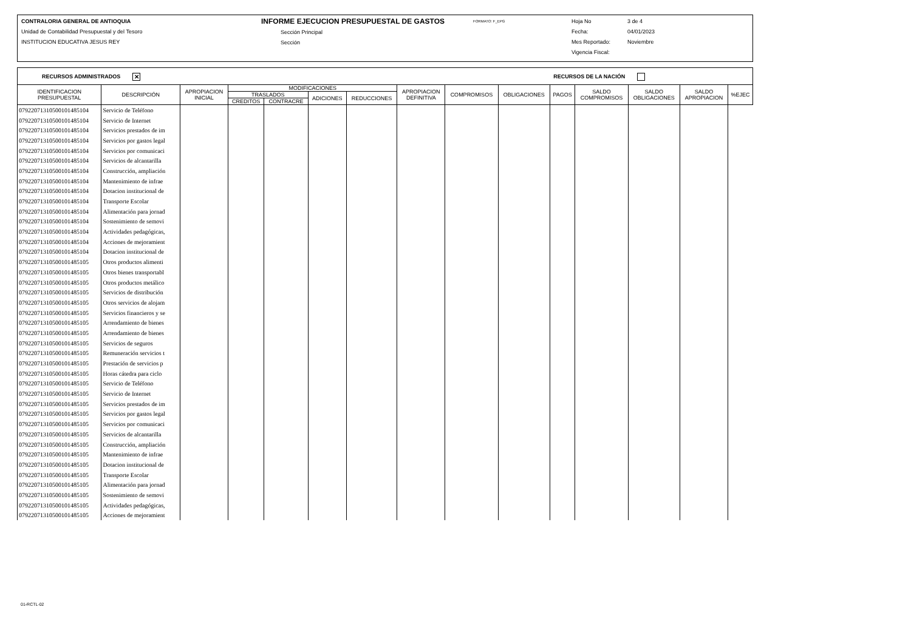CONTRALORIA GENERAL DE ANTIOQUIA
Unidad de Contabilidad Presupuestal y del Tesoro
INSTITUCION EDUCATIVA JESUS REY
INFORME EJECUCION PRESUPUESTAL DE GASTOS
Sección Principal
Sección
FORMATO: F_EPG
Hoja No
Fecha:
Mes Reportado:
Vigencia Fiscal:
3 de 4
04/01/2023
Noviembre
RECURSOS ADMINISTRADOS ✕ RECURSOS DE LA NACIÓN
| IDENTIFICACION PRESUPUESTAL | DESCRIPCIÓN | APROPIACION INICIAL | MODIFICACIONES | | | | APROPIACION DEFINITIVA | COMPROMISOS | OBLIGACIONES | PAGOS | SALDO COMPROMISOS | SALDO OBLIGACIONES | SALDO APROPIACION | %EJEC |
| --- | --- | --- | --- | --- | --- | --- | --- | --- | --- | --- | --- | --- | --- | --- |
| | | | TRASLADOS | | ADICIONES | REDUCCIONES | | | | | | | | |
| | | | CREDITOS | CONTRACRE | | | | | | | | | | |
| 0792207131050010148510­4 | Servicio de Teléfono | | | | | | | | | | | | | |
| 07922071310500101485104 | Servicio de Internet | | | | | | | | | | | | | |
| 07922071310500101485104 | Servicios prestados de im | | | | | | | | | | | | | |
| 07922071310500101485104 | Servicios por gastos legal | | | | | | | | | | | | | |
| 07922071310500101485104 | Servicios por comunicaci | | | | | | | | | | | | | |
| 07922071310500101485104 | Servicios de alcantarilla | | | | | | | | | | | | | |
| 07922071310500101485104 | Construcción, ampliación | | | | | | | | | | | | | |
| 07922071310500101485104 | Mantenimiento de infrae | | | | | | | | | | | | | |
| 07922071310500101485104 | Dotacion institucional de | | | | | | | | | | | | | |
| 07922071310500101485104 | Transporte Escolar | | | | | | | | | | | | | |
| 07922071310500101485104 | Alimentación para jornad | | | | | | | | | | | | | |
| 07922071310500101485104 | Sostenimiento de semovi | | | | | | | | | | | | | |
| 07922071310500101485104 | Actividades pedagógicas, | | | | | | | | | | | | | |
| 07922071310500101485104 | Acciones de mejoramient | | | | | | | | | | | | | |
| 07922071310500101485104 | Dotacion institucional de | | | | | | | | | | | | | |
| 07922071310500101485105 | Otros productos alimenti | | | | | | | | | | | | | |
| 07922071310500101485105 | Otros bienes transportabl | | | | | | | | | | | | | |
| 07922071310500101485105 | Otros productos metálico | | | | | | | | | | | | | |
| 07922071310500101485105 | Servicios de distribución | | | | | | | | | | | | | |
| 07922071310500101485105 | Otros servicios de alojam | | | | | | | | | | | | | |
| 07922071310500101485105 | Servicios financieros y se | | | | | | | | | | | | | |
| 07922071310500101485105 | Arrendamiento de bienes | | | | | | | | | | | | | |
| 07922071310500101485105 | Arrendamiento de bienes | | | | | | | | | | | | | |
| 07922071310500101485105 | Servicios de seguros | | | | | | | | | | | | | |
| 07922071310500101485105 | Remuneración servicios t | | | | | | | | | | | | | |
| 07922071310500101485105 | Prestación de servicios p | | | | | | | | | | | | | |
| 07922071310500101485105 | Horas cátedra para ciclo | | | | | | | | | | | | | |
| 07922071310500101485105 | Servicio de Teléfono | | | | | | | | | | | | | |
| 07922071310500101485105 | Servicio de Internet | | | | | | | | | | | | | |
| 07922071310500101485105 | Servicios prestados de im | | | | | | | | | | | | | |
| 07922071310500101485105 | Servicios por gastos legal | | | | | | | | | | | | | |
| 07922071310500101485105 | Servicios por comunicaci | | | | | | | | | | | | | |
| 07922071310500101485105 | Servicios de alcantarilla | | | | | | | | | | | | | |
| 07922071310500101485105 | Construcción, ampliación | | | | | | | | | | | | | |
| 07922071310500101485105 | Mantenimiento de infrae | | | | | | | | | | | | | |
| 07922071310500101485105 | Dotacion institucional de | | | | | | | | | | | | | |
| 07922071310500101485105 | Transporte Escolar | | | | | | | | | | | | | |
| 07922071310500101485105 | Alimentación para jornad | | | | | | | | | | | | | |
| 07922071310500101485105 | Sostenimiento de semovi | | | | | | | | | | | | | |
| 07922071310500101485105 | Actividades pedagógicas, | | | | | | | | | | | | | |
| 07922071310500101485105 | Acciones de mejoramient | | | | | | | | | | | | | |
01-RCTL-02